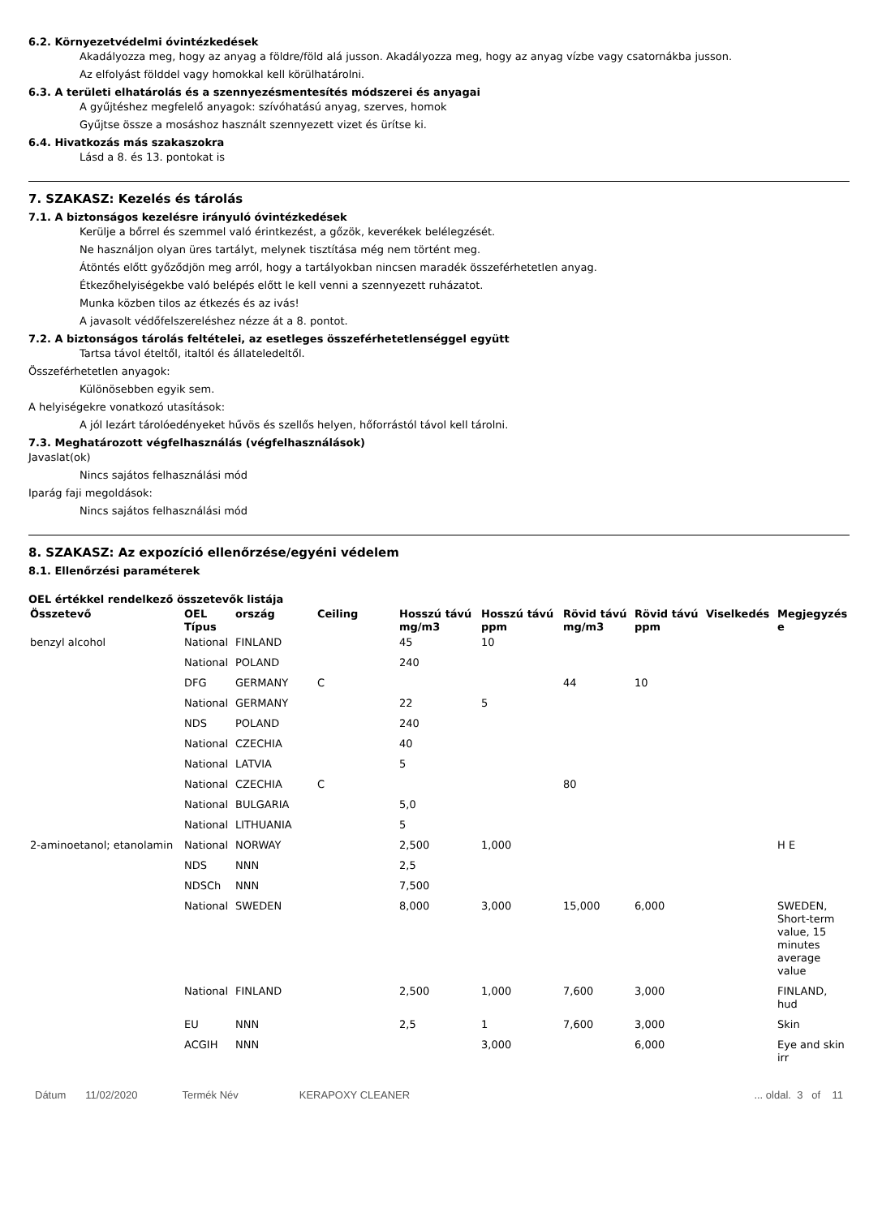6.2. Környezetvédelmi óvintézkedések
Akadályozza meg, hogy az anyag a földre/föld alá jusson. Akadályozza meg, hogy az anyag vízbe vagy csatornákba jusson.
Az elfolyást földdel vagy homokkal kell körülhatárolni.
6.3. A területi elhatárolás és a szennyezésmentesítés módszerei és anyagai
A gyűjtéshez megfelelő anyagok: szívóhatású anyag, szerves, homok
Gyűjtse össze a mosáshoz használt szennyezett vizet és ürítse ki.
6.4. Hivatkozás más szakaszokra
Lásd a 8. és 13. pontokat is
7. SZAKASZ: Kezelés és tárolás
7.1. A biztonságos kezelésre irányuló óvintézkedések
Kerülje a bőrrel és szemmel való érintkezést, a gőzök, keverékek belélegzését.
Ne használjon olyan üres tartályt, melynek tisztítása még nem történt meg.
Átöntés előtt győződjön meg arról, hogy a tartályokban nincsen maradék összeférhetetlen anyag.
Étkezőhelyiségekbe való belépés előtt le kell venni a szennyezett ruházatot.
Munka közben tilos az étkezés és az ivás!
A javasolt védőfelszereléshez nézze át a 8. pontot.
7.2. A biztonságos tárolás feltételei, az esetleges összeférhetetlenséggel együtt
Tartsa távol ételtől, italtól és állateledeltől.
Összeférhetetlen anyagok:
Különösebben egyik sem.
A helyiségekre vonatkozó utasítások:
A jól lezárt tárolóedényeket hűvös és szellős helyen, hőforrástól távol kell tárolni.
7.3. Meghatározott végfelhasználás (végfelhasználások)
Javaslat(ok)
Nincs sajátos felhasználási mód
Iparág faji megoldások:
Nincs sajátos felhasználási mód
8. SZAKASZ: Az expozíció ellenőrzése/egyéni védelem
8.1. Ellenőrzési paraméterek
OEL értékkel rendelkező összetevők listája
| Összetevő | OEL Típus | ország | Ceiling | Hosszú távú mg/m3 | Hosszú távú ppm | Rövid távú mg/m3 | Rövid távú ppm | Viselkedés | Megjegyzés e |
| --- | --- | --- | --- | --- | --- | --- | --- | --- | --- |
| benzyl alcohol | National | FINLAND | | 45 | 10 | | | | |
| | National | POLAND | | 240 | | | | | |
| | DFG | GERMANY | C | | | 44 | 10 | | |
| | National | GERMANY | | 22 | 5 | | | | |
| | NDS | POLAND | | 240 | | | | | |
| | National | CZECHIA | | 40 | | | | | |
| | National | LATVIA | | 5 | | | | | |
| | National | CZECHIA | C | | | 80 | | | |
| | National | BULGARIA | | 5,0 | | | | | |
| | National | LITHUANIA | | 5 | | | | | |
| 2-aminoetanol; etanolamin | National | NORWAY | | 2,500 | 1,000 | | | | H E |
| | NDS | NNN | | 2,5 | | | | | |
| | NDSCh | NNN | | 7,500 | | | | | |
| | National | SWEDEN | | 8,000 | 3,000 | 15,000 | 6,000 | | SWEDEN, Short-term value, 15 minutes average value |
| | National | FINLAND | | 2,500 | 1,000 | 7,600 | 3,000 | | FINLAND, hud |
| | EU | NNN | | 2,5 | 1 | 7,600 | 3,000 | | Skin |
| | ACGIH | NNN | | | 3,000 | | 6,000 | | Eye and skin irr |
Dátum 11/02/2020 Termék Név KERAPOXY CLEANER... oldal. 3 of 11